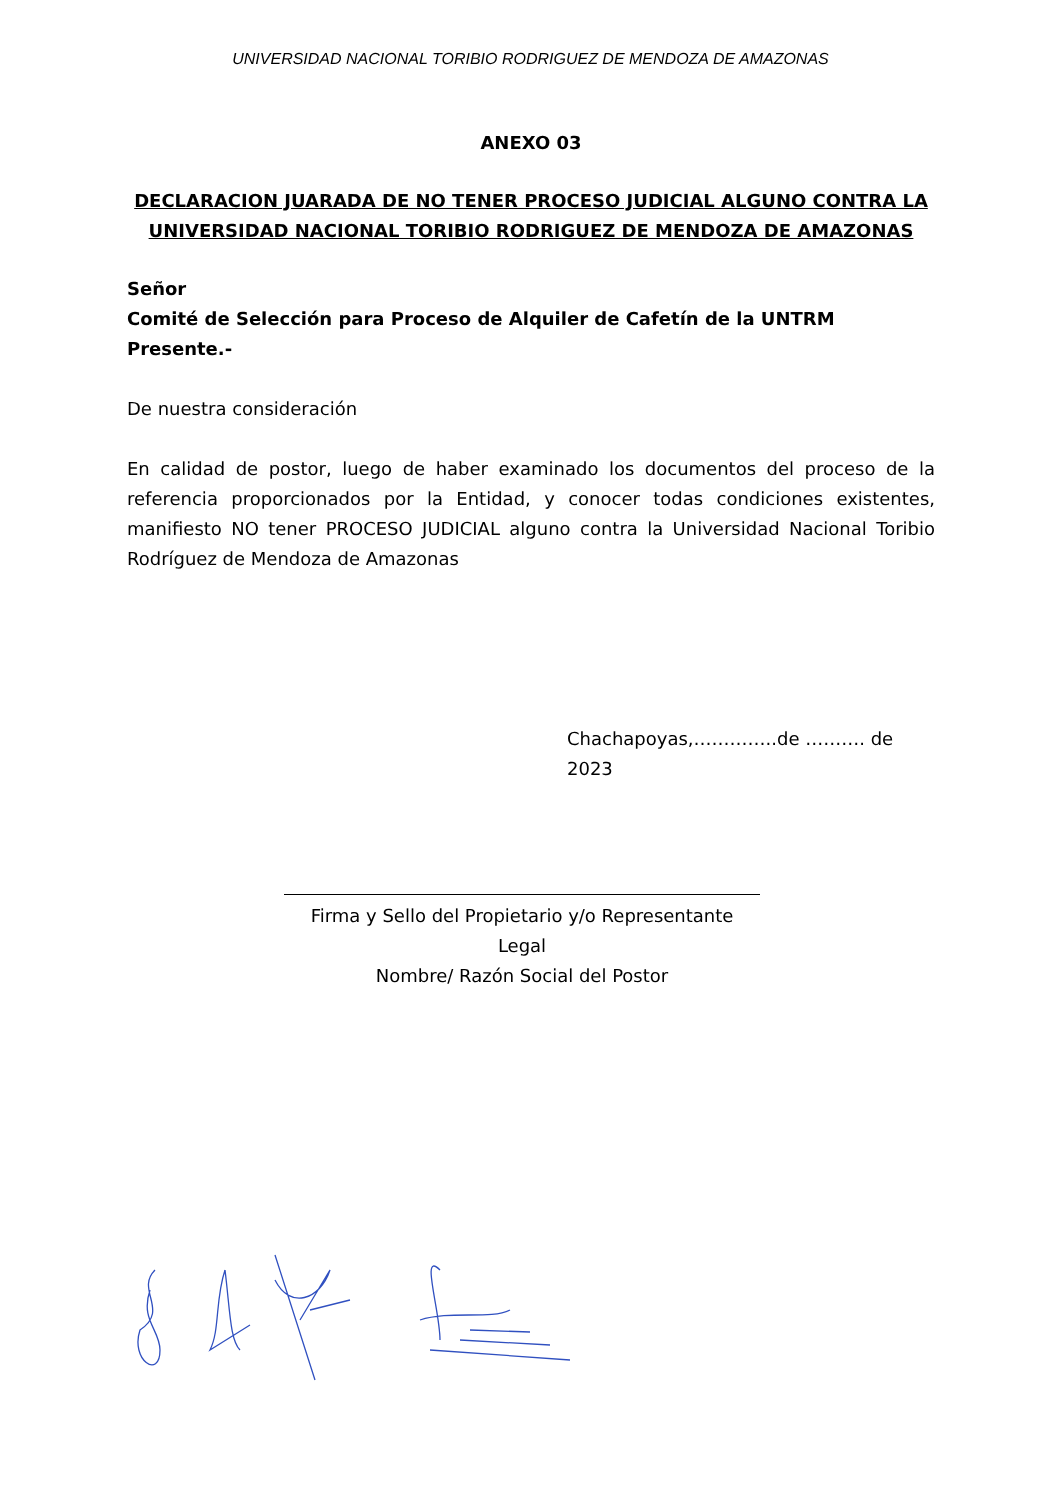UNIVERSIDAD NACIONAL TORIBIO RODRIGUEZ DE MENDOZA DE AMAZONAS
ANEXO 03
DECLARACION JUARADA DE NO TENER PROCESO JUDICIAL ALGUNO CONTRA LA UNIVERSIDAD NACIONAL TORIBIO RODRIGUEZ DE MENDOZA DE AMAZONAS
Señor
Comité de Selección para Proceso de Alquiler de Cafetín de la UNTRM
Presente.-
De nuestra consideración
En calidad de postor, luego de haber examinado los documentos del proceso de la referencia proporcionados por la Entidad, y conocer todas condiciones existentes, manifiesto NO tener PROCESO JUDICIAL alguno contra la Universidad Nacional Toribio Rodríguez de Mendoza de Amazonas
Chachapoyas,…………..de ………. de 2023
Firma y Sello del Propietario y/o Representante Legal
Nombre/ Razón Social del Postor